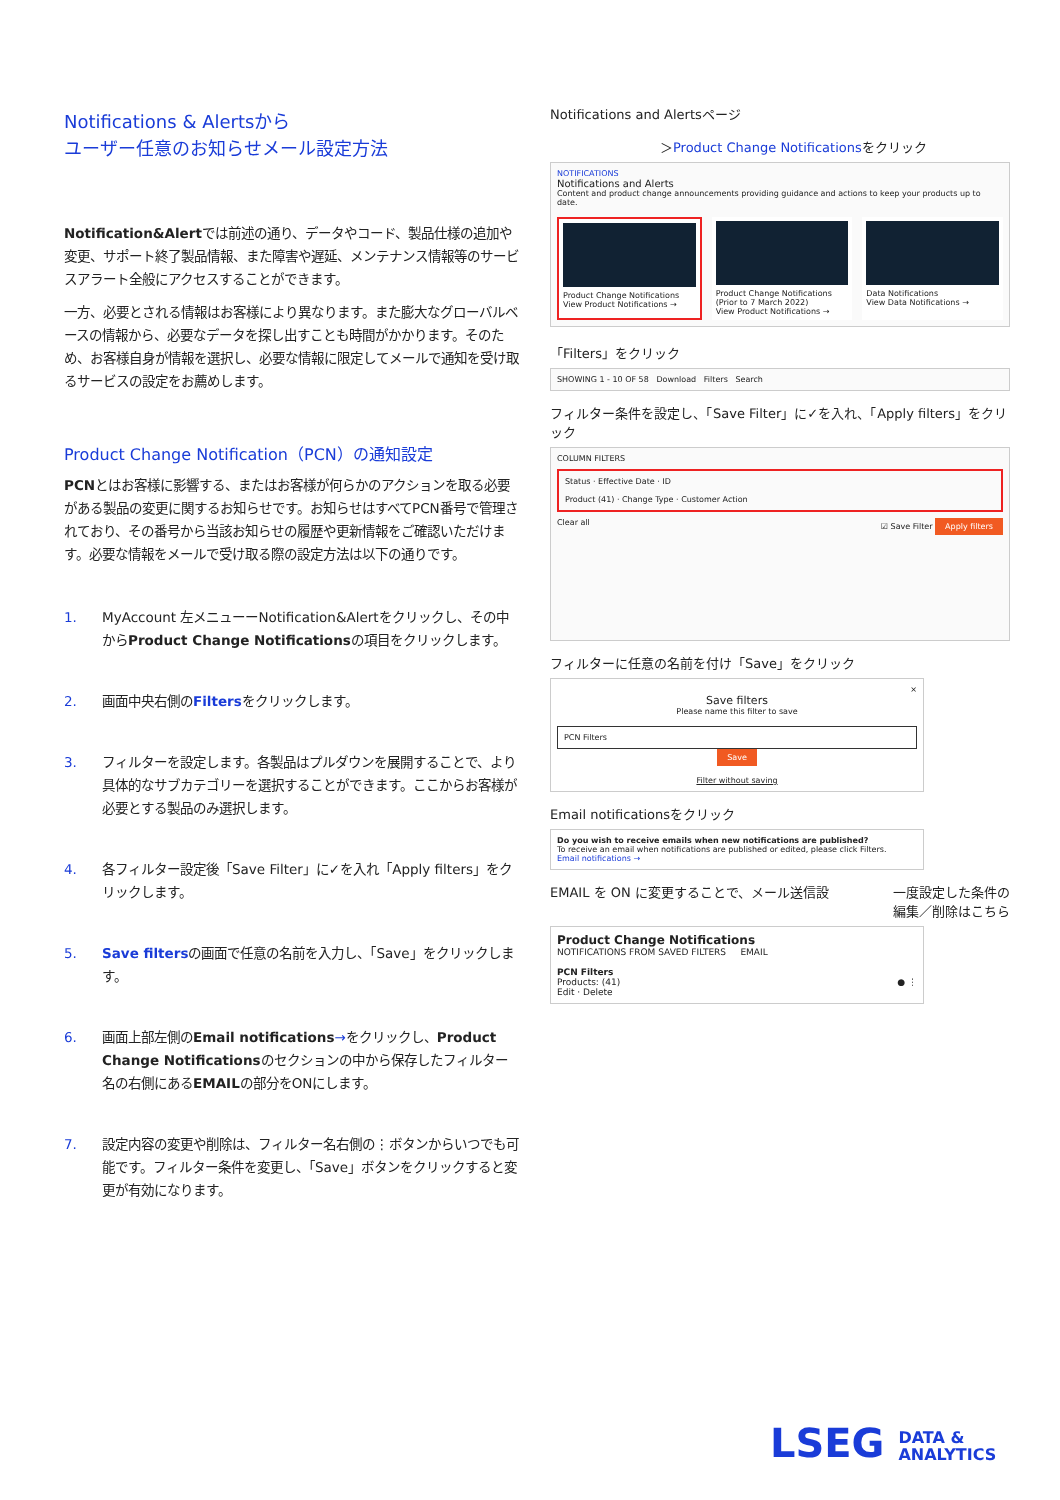Notifications & Alertsから
ユーザー任意のお知らせメール設定方法
Notification&Alertでは前述の通り、データやコード、製品仕様の追加や変更、サポート終了製品情報、また障害や遅延、メンテナンス情報等のサービスアラート全般にアクセスすることができます。
一方、必要とされる情報はお客様により異なります。また膨大なグローバルベースの情報から、必要なデータを探し出すことも時間がかかります。そのため、お客様自身が情報を選択し、必要な情報に限定してメールで通知を受け取るサービスの設定をお薦めします。
Product Change Notification（PCN）の通知設定
PCNとはお客様に影響する、またはお客様が何らかのアクションを取る必要がある製品の変更に関するお知らせです。お知らせはすべてPCN番号で管理されており、その番号から当該お知らせの履歴や更新情報をご確認いただけます。必要な情報をメールで受け取る際の設定方法は以下の通りです。
1. MyAccount 左メニューーNotification&Alertをクリックし、その中からProduct Change Notificationsの項目をクリックします。
2. 画面中央右側のFiltersをクリックします。
3. フィルターを設定します。各製品はプルダウンを展開することで、より具体的なサブカテゴリーを選択することができます。ここからお客様が必要とする製品のみ選択します。
4. 各フィルター設定後「Save Filter」に✓を入れ「Apply filters」をクリックします。
5. Save filtersの画面で任意の名前を入力し、「Save」をクリックします。
6. 画面上部左側のEmail notifications→をクリックし、Product Change Notificationsのセクションの中から保存したフィルター名の右側にあるEMAILの部分をONにします。
7. 設定内容の変更や削除は、フィルター名右側の⋮ボタンからいつでも可能です。フィルター条件を変更し、「Save」ボタンをクリックすると変更が有効になります。
Notifications and Alertsページ
＞Product Change Notificationsをクリック
NOTIFICATIONS
Notifications and Alerts
Content and product change announcements providing guidance and actions to keep your products up to date.
Product Change Notifications
View Product Notifications →
Product Change Notifications (Prior to 7 March 2022)
View Product Notifications →
Data Notifications
View Data Notifications →
「Filters」をクリック
SHOWING 1 - 10 OF 58 Download Filters Search
フィルター条件を設定し、「Save Filter」に✓を入れ、「Apply filters」をクリック
COLUMN FILTERS
Status · Effective Date · ID
Product (41) · Change Type · Customer Action
Clear all ☑ Save Filter Apply filters
フィルターに任意の名前を付け「Save」をクリック
×
Save filters
Please name this filter to save
PCN Filters
Save
Filter without saving
Email notificationsをクリック
Do you wish to receive emails when new notifications are published?
To receive an email when notifications are published or edited, please click Filters.
Email notifications →
EMAIL を ON に変更することで、メール送信設 一度設定した条件の
編集／削除はこちら
Product Change Notifications
NOTIFICATIONS FROM SAVED FILTERS EMAIL
PCN Filters
Products: (41) ● ⋮
Edit · Delete
LSEG DATA &
ANALYTICS